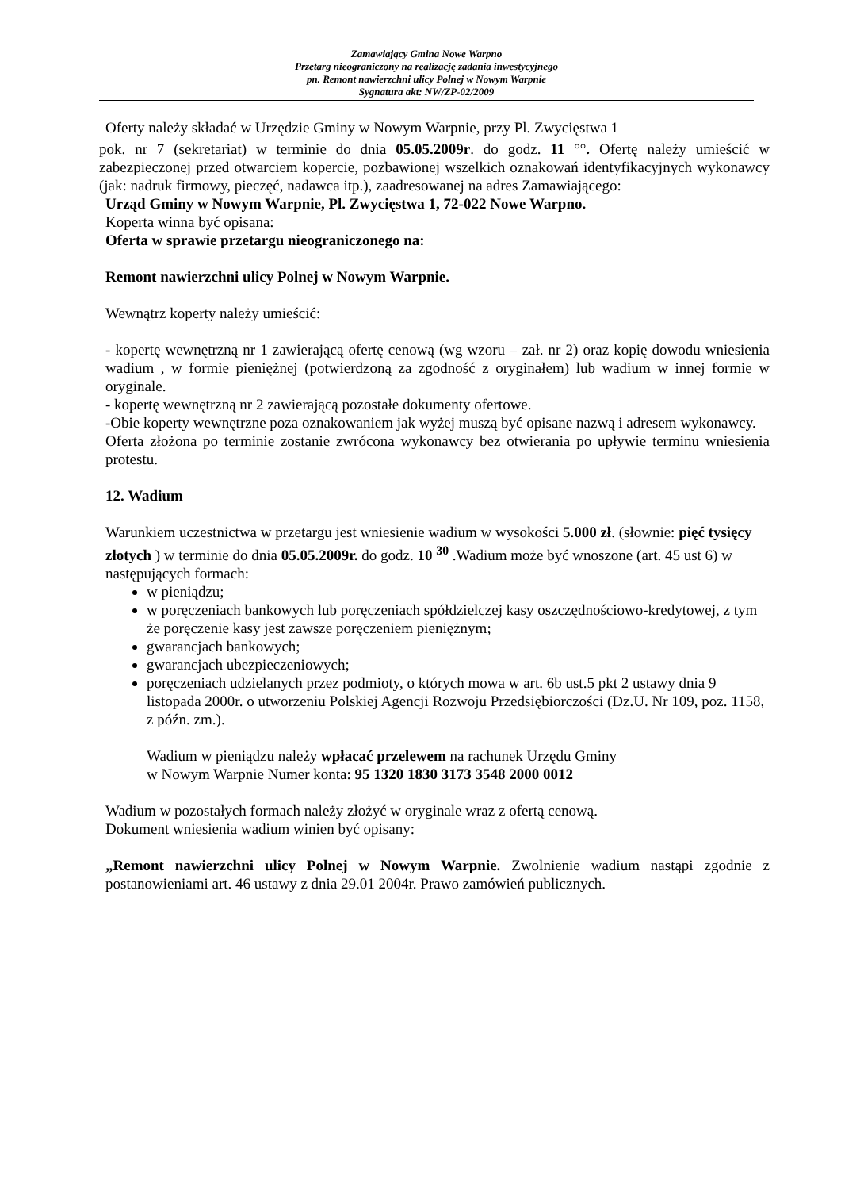Zamawiający Gmina Nowe Warpno
Przetarg nieograniczony na realizację zadania inwestycyjnego
pn. Remont nawierzchni ulicy Polnej w Nowym Warpnie
Sygnatura akt: NW/ZP-02/2009
Oferty należy składać w Urzędzie Gminy w Nowym Warpnie, przy Pl. Zwycięstwa 1
pok. nr 7 (sekretariat) w terminie do dnia 05.05.2009r. do godz. 11 °°. Ofertę należy umieścić w zabezpieczonej przed otwarciem kopercie, pozbawionej wszelkich oznakowań identyfikacyjnych wykonawcy (jak: nadruk firmowy, pieczęć, nadawca itp.), zaadresowanej na adres Zamawiającego:
Urząd Gminy w Nowym Warpnie, Pl. Zwycięstwa 1, 72-022 Nowe Warpno.
Koperta winna być opisana:
Oferta w sprawie przetargu nieograniczonego na:
Remont nawierzchni ulicy Polnej w Nowym Warpnie.
Wewnątrz koperty należy umieścić:
- kopertę wewnętrzną nr 1 zawierającą ofertę cenową (wg wzoru – zał. nr 2) oraz kopię dowodu wniesienia wadium , w formie pieniężnej (potwierdzoną za zgodność z oryginałem) lub wadium w innej formie w oryginale.
- kopertę wewnętrzną nr 2 zawierającą pozostałe dokumenty ofertowe.
-Obie koperty wewnętrzne poza oznakowaniem jak wyżej muszą być opisane nazwą i adresem wykonawcy.
Oferta złożona po terminie zostanie zwrócona wykonawcy bez otwierania po upływie terminu wniesienia protestu.
12. Wadium
Warunkiem uczestnictwa w przetargu jest wniesienie wadium w wysokości 5.000 zł. (słownie: pięć tysięcy złotych ) w terminie do dnia 05.05.2009r. do godz. 10 <sup>30</sup> .Wadium może być wnoszone (art. 45 ust 6) w następujących formach:
w pieniądzu;
w poręczeniach bankowych lub poręczeniach spółdzielczej kasy oszczędnościowo-kredytowej, z tym że poręczenie kasy jest zawsze poręczeniem pieniężnym;
gwarancjach bankowych;
gwarancjach ubezpieczeniowych;
poręczeniach udzielanych przez podmioty, o których mowa w art. 6b ust.5 pkt 2 ustawy dnia 9 listopada 2000r. o utworzeniu Polskiej Agencji Rozwoju Przedsiębiorczości (Dz.U. Nr 109, poz. 1158, z późn. zm.).
Wadium w pieniądzu należy wpłacać przelewem na rachunek Urzędu Gminy
w Nowym Warpnie Numer konta: 95 1320 1830 3173 3548 2000 0012
Wadium w pozostałych formach należy złożyć w oryginale wraz z ofertą cenową.
Dokument wniesienia wadium winien być opisany:
„Remont nawierzchni ulicy Polnej w Nowym Warpnie. Zwolnienie wadium nastąpi zgodnie z postanowieniami art. 46 ustawy z dnia 29.01 2004r. Prawo zamówień publicznych.